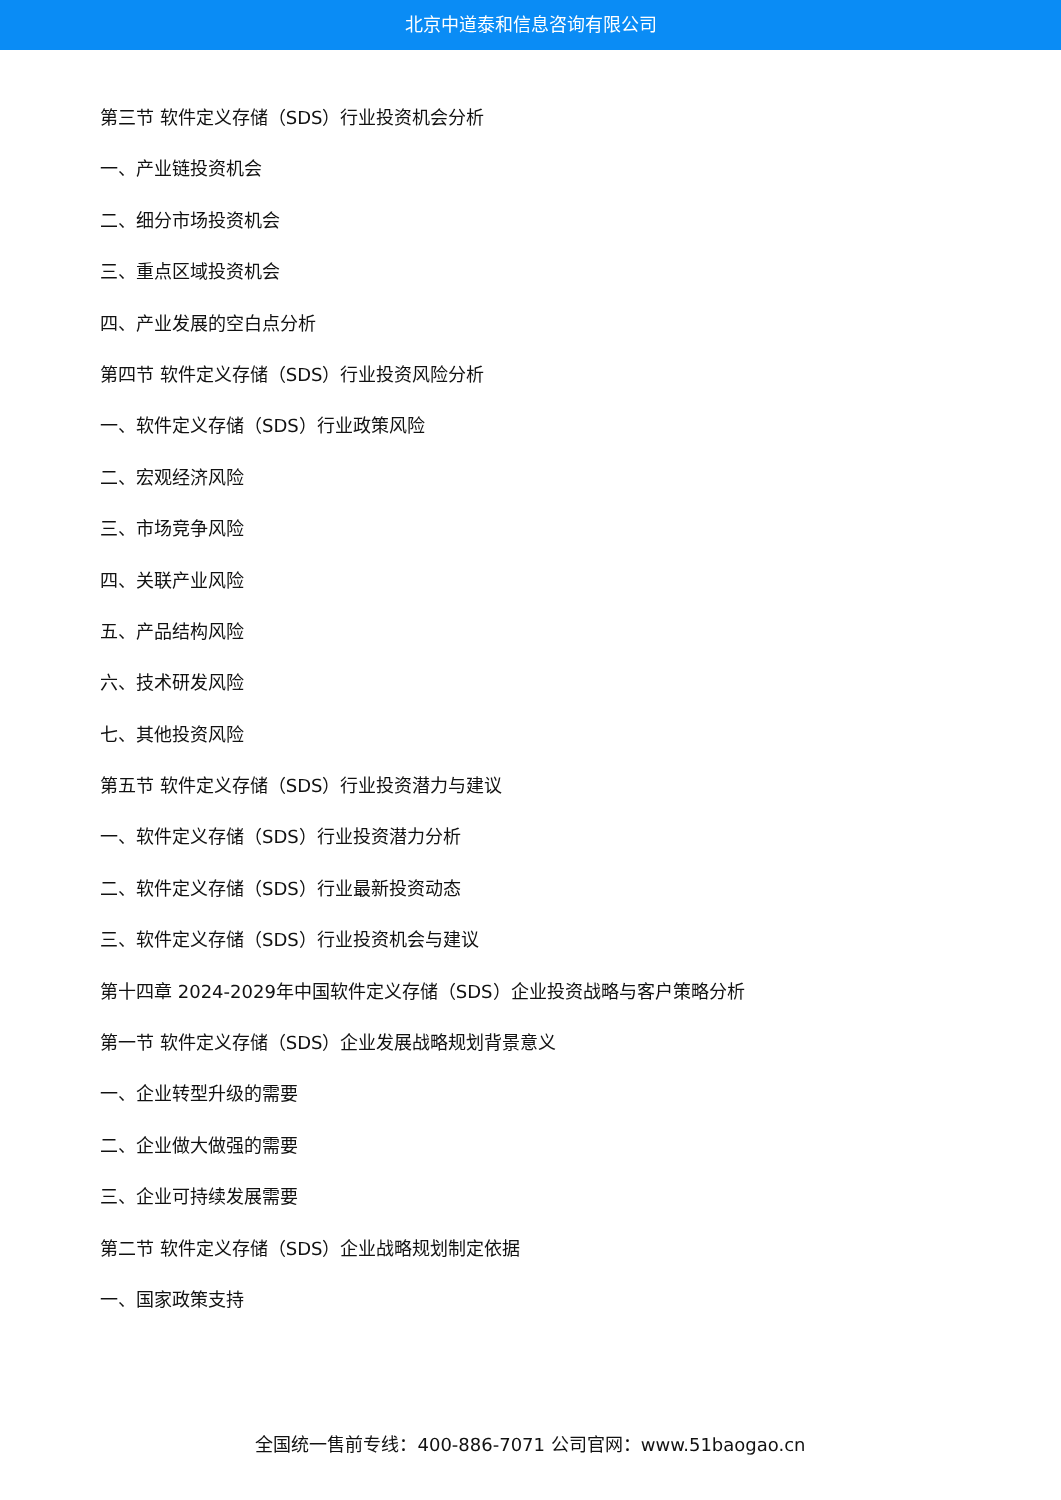北京中道泰和信息咨询有限公司
第三节 软件定义存储（SDS）行业投资机会分析
一、产业链投资机会
二、细分市场投资机会
三、重点区域投资机会
四、产业发展的空白点分析
第四节 软件定义存储（SDS）行业投资风险分析
一、软件定义存储（SDS）行业政策风险
二、宏观经济风险
三、市场竞争风险
四、关联产业风险
五、产品结构风险
六、技术研发风险
七、其他投资风险
第五节 软件定义存储（SDS）行业投资潜力与建议
一、软件定义存储（SDS）行业投资潜力分析
二、软件定义存储（SDS）行业最新投资动态
三、软件定义存储（SDS）行业投资机会与建议
第十四章 2024-2029年中国软件定义存储（SDS）企业投资战略与客户策略分析
第一节 软件定义存储（SDS）企业发展战略规划背景意义
一、企业转型升级的需要
二、企业做大做强的需要
三、企业可持续发展需要
第二节 软件定义存储（SDS）企业战略规划制定依据
一、国家政策支持
全国统一售前专线：400-886-7071 公司官网：www.51baogao.cn